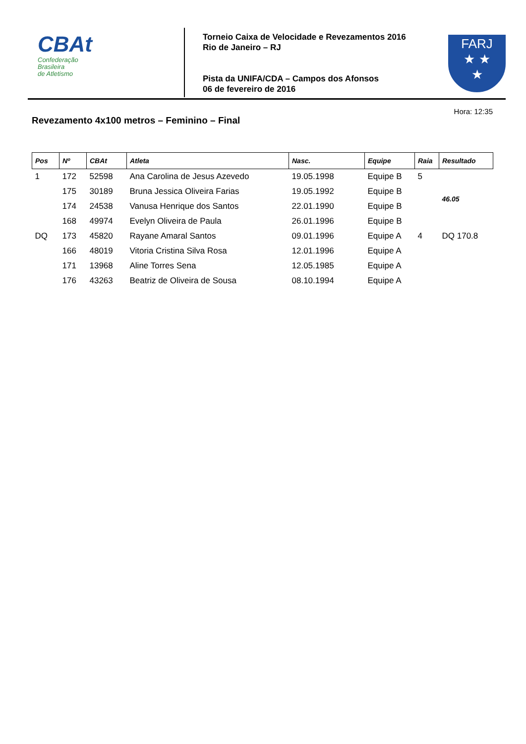CBAt
Confederação
Brasileira
de Atletismo
Torneio Caixa de Velocidade e Revezamentos 2016
Rio de Janeiro – RJ
Pista da UNIFA/CDA – Campos dos Afonsos
06 de fevereiro de 2016
FARJ
★ ★
★
Hora: 12:35
Revezamento 4x100 metros – Feminino – Final
| Pos | Nº | CBAt | Atleta | Nasc. | Equipe | Raia | Resultado |
| --- | --- | --- | --- | --- | --- | --- | --- |
| 1 | 172 | 52598 | Ana Carolina de Jesus Azevedo | 19.05.1998 | Equipe B | 5 | 46.05 |
| | 175 | 30189 | Bruna Jessica Oliveira Farias | 19.05.1992 | Equipe B | | |
| | 174 | 24538 | Vanusa Henrique dos Santos | 22.01.1990 | Equipe B | | |
| | 168 | 49974 | Evelyn Oliveira de Paula | 26.01.1996 | Equipe B | | |
| DQ | 173 | 45820 | Rayane Amaral Santos | 09.01.1996 | Equipe A | 4 | DQ 170.8 |
| | 166 | 48019 | Vitoria Cristina Silva Rosa | 12.01.1996 | Equipe A | | |
| | 171 | 13968 | Aline Torres Sena | 12.05.1985 | Equipe A | | |
| | 176 | 43263 | Beatriz de Oliveira de Sousa | 08.10.1994 | Equipe A | | |